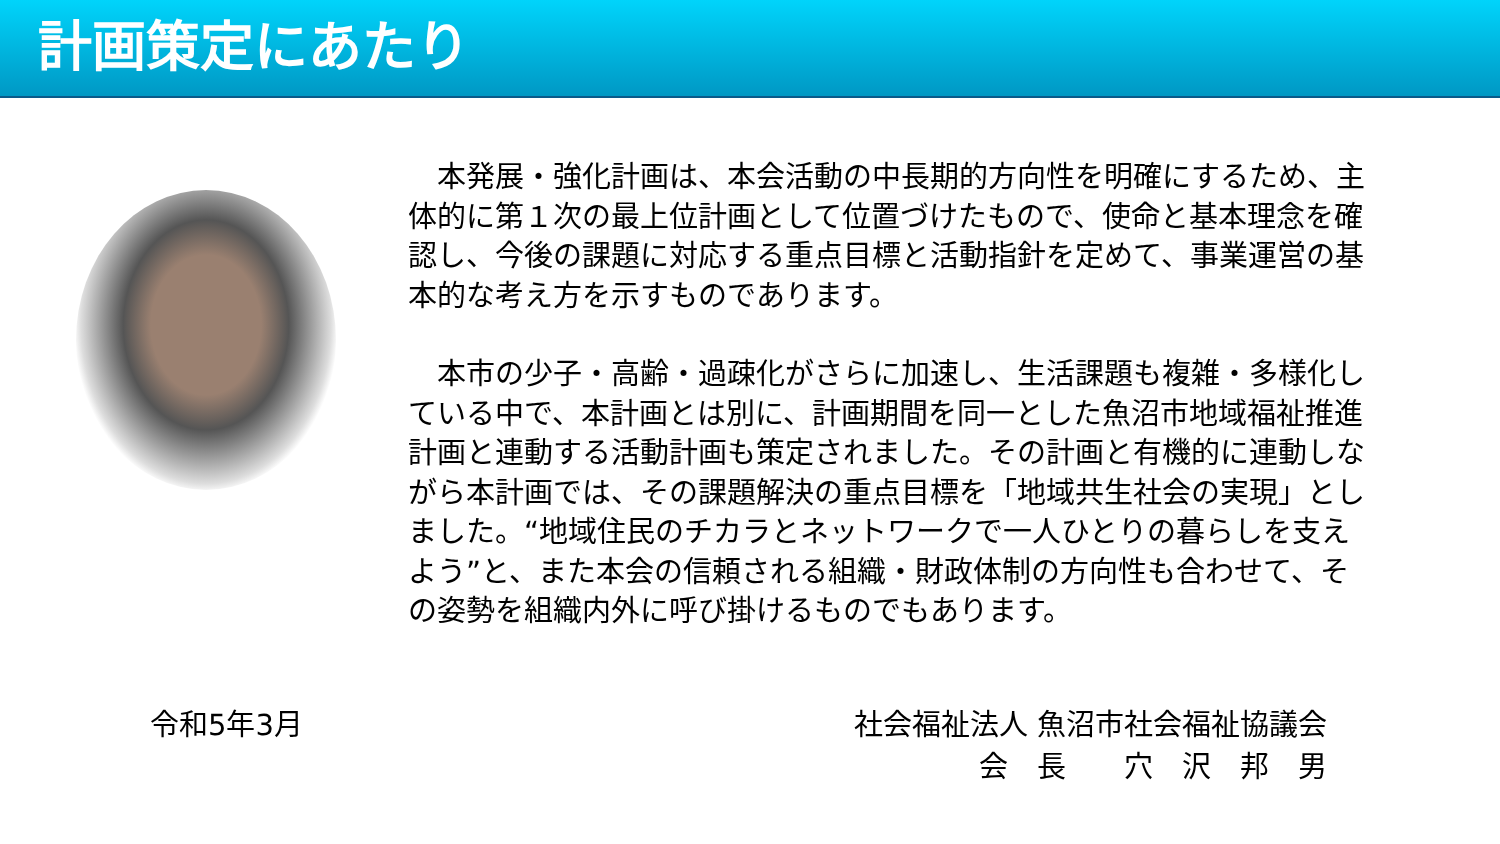計画策定にあたり
　本発展・強化計画は、本会活動の中長期的方向性を明確にするため、主体的に第１次の最上位計画として位置づけたもので、使命と基本理念を確認し、今後の課題に対応する重点目標と活動指針を定めて、事業運営の基本的な考え方を示すものであります。
　本市の少子・高齢・過疎化がさらに加速し、生活課題も複雑・多様化している中で、本計画とは別に、計画期間を同一とした魚沼市地域福祉推進計画と連動する活動計画も策定されました。その計画と有機的に連動しながら本計画では、その課題解決の重点目標を「地域共生社会の実現」としました。“地域住民のチカラとネットワークで一人ひとりの暮らしを支えよう”と、また本会の信頼される組織・財政体制の方向性も合わせて、その姿勢を組織内外に呼び掛けるものでもあります。
令和5年3月 社会福祉法人 魚沼市社会福祉協議会
会　長　　穴　沢　邦　男